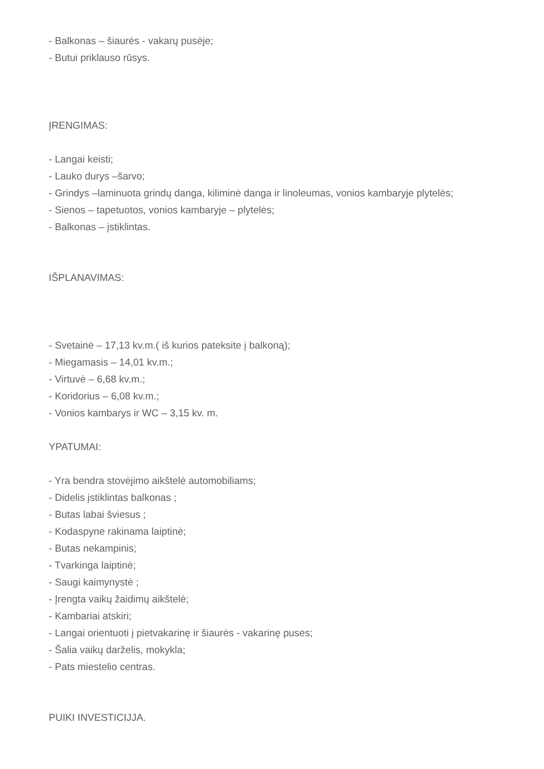- Balkonas – šiaurės - vakarų pusėje;
- Butui priklauso rūsys.
ĮRENGIMAS:
- Langai keisti;
- Lauko durys –šarvo;
- Grindys –laminuota grindų danga, kiliminė danga ir linoleumas, vonios kambaryje plytelės;
- Sienos – tapetuotos, vonios kambaryje – plytelės;
- Balkonas – įstiklintas.
IŠPLANAVIMAS:
- Svetainė – 17,13 kv.m.( iš kurios pateksite į balkoną);
- Miegamasis – 14,01 kv.m.;
- Virtuvė – 6,68 kv.m.;
- Koridorius – 6,08 kv.m.;
- Vonios kambarys ir WC – 3,15 kv. m.
YPATUMAI:
- Yra bendra stovėjimo aikštelė automobiliams;
- Didelis įstiklintas balkonas ;
- Butas labai šviesus ;
- Kodaspyne rakinama laiptinė;
- Butas nekampinis;
- Tvarkinga laiptinė;
- Saugi kaimynystė ;
- Įrengta vaikų žaidimų aikštelė;
- Kambariai atskiri;
- Langai orientuoti į pietvakarinę ir šiaurės - vakarinę puses;
- Šalia vaikų darželis, mokykla;
- Pats miestelio centras.
PUIKI INVESTICIJJA.